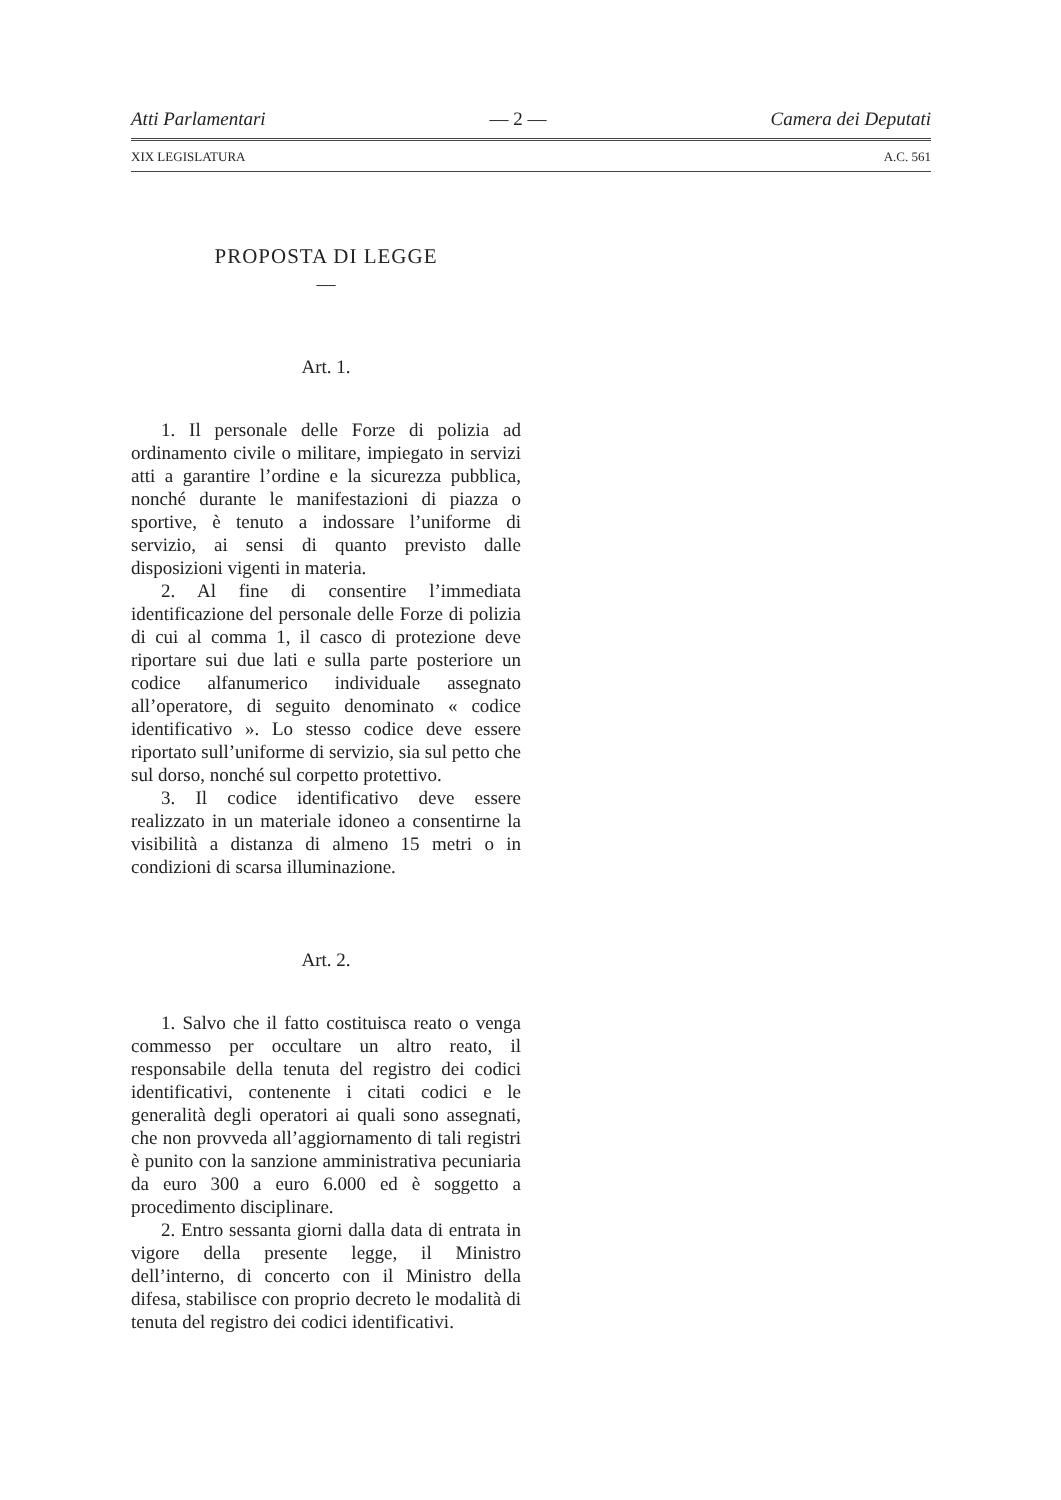Atti Parlamentari — 2 — Camera dei Deputati
XIX LEGISLATURA A.C. 561
PROPOSTA DI LEGGE
—
Art. 1.
1. Il personale delle Forze di polizia ad ordinamento civile o militare, impiegato in servizi atti a garantire l’ordine e la sicurezza pubblica, nonché durante le manifestazioni di piazza o sportive, è tenuto a indossare l’uniforme di servizio, ai sensi di quanto previsto dalle disposizioni vigenti in materia.
2. Al fine di consentire l’immediata identificazione del personale delle Forze di polizia di cui al comma 1, il casco di protezione deve riportare sui due lati e sulla parte posteriore un codice alfanumerico individuale assegnato all’operatore, di seguito denominato « codice identificativo ». Lo stesso codice deve essere riportato sull’uniforme di servizio, sia sul petto che sul dorso, nonché sul corpetto protettivo.
3. Il codice identificativo deve essere realizzato in un materiale idoneo a consentirne la visibilità a distanza di almeno 15 metri o in condizioni di scarsa illuminazione.
Art. 2.
1. Salvo che il fatto costituisca reato o venga commesso per occultare un altro reato, il responsabile della tenuta del registro dei codici identificativi, contenente i citati codici e le generalità degli operatori ai quali sono assegnati, che non provveda all’aggiornamento di tali registri è punito con la sanzione amministrativa pecuniaria da euro 300 a euro 6.000 ed è soggetto a procedimento disciplinare.
2. Entro sessanta giorni dalla data di entrata in vigore della presente legge, il Ministro dell’interno, di concerto con il Ministro della difesa, stabilisce con proprio decreto le modalità di tenuta del registro dei codici identificativi.